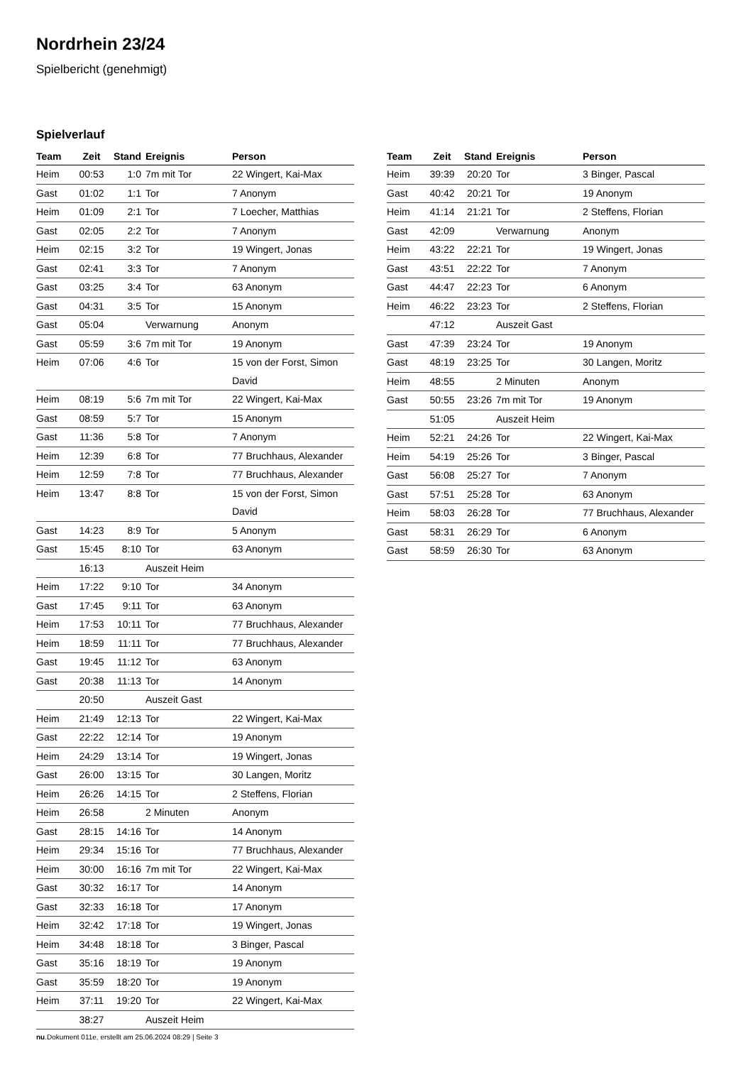Nordrhein 23/24
Spielbericht (genehmigt)
Spielverlauf
| Team | Zeit | Stand | Ereignis | Person |
| --- | --- | --- | --- | --- |
| Heim | 00:53 | 1:0 | 7m mit Tor | 22 Wingert, Kai-Max |
| Gast | 01:02 | 1:1 | Tor | 7 Anonym |
| Heim | 01:09 | 2:1 | Tor | 7 Loecher, Matthias |
| Gast | 02:05 | 2:2 | Tor | 7 Anonym |
| Heim | 02:15 | 3:2 | Tor | 19 Wingert, Jonas |
| Gast | 02:41 | 3:3 | Tor | 7 Anonym |
| Gast | 03:25 | 3:4 | Tor | 63 Anonym |
| Gast | 04:31 | 3:5 | Tor | 15 Anonym |
| Gast | 05:04 | | Verwarnung | Anonym |
| Gast | 05:59 | 3:6 | 7m mit Tor | 19 Anonym |
| Heim | 07:06 | 4:6 | Tor | 15 von der Forst, Simon David |
| Heim | 08:19 | 5:6 | 7m mit Tor | 22 Wingert, Kai-Max |
| Gast | 08:59 | 5:7 | Tor | 15 Anonym |
| Gast | 11:36 | 5:8 | Tor | 7 Anonym |
| Heim | 12:39 | 6:8 | Tor | 77 Bruchhaus, Alexander |
| Heim | 12:59 | 7:8 | Tor | 77 Bruchhaus, Alexander |
| Heim | 13:47 | 8:8 | Tor | 15 von der Forst, Simon David |
| Gast | 14:23 | 8:9 | Tor | 5 Anonym |
| Gast | 15:45 | 8:10 | Tor | 63 Anonym |
| | 16:13 | | Auszeit Heim | |
| Heim | 17:22 | 9:10 | Tor | 34 Anonym |
| Gast | 17:45 | 9:11 | Tor | 63 Anonym |
| Heim | 17:53 | 10:11 | Tor | 77 Bruchhaus, Alexander |
| Heim | 18:59 | 11:11 | Tor | 77 Bruchhaus, Alexander |
| Gast | 19:45 | 11:12 | Tor | 63 Anonym |
| Gast | 20:38 | 11:13 | Tor | 14 Anonym |
| | 20:50 | | Auszeit Gast | |
| Heim | 21:49 | 12:13 | Tor | 22 Wingert, Kai-Max |
| Gast | 22:22 | 12:14 | Tor | 19 Anonym |
| Heim | 24:29 | 13:14 | Tor | 19 Wingert, Jonas |
| Gast | 26:00 | 13:15 | Tor | 30 Langen, Moritz |
| Heim | 26:26 | 14:15 | Tor | 2 Steffens, Florian |
| Heim | 26:58 | | 2 Minuten | Anonym |
| Gast | 28:15 | 14:16 | Tor | 14 Anonym |
| Heim | 29:34 | 15:16 | Tor | 77 Bruchhaus, Alexander |
| Heim | 30:00 | 16:16 | 7m mit Tor | 22 Wingert, Kai-Max |
| Gast | 30:32 | 16:17 | Tor | 14 Anonym |
| Gast | 32:33 | 16:18 | Tor | 17 Anonym |
| Heim | 32:42 | 17:18 | Tor | 19 Wingert, Jonas |
| Heim | 34:48 | 18:18 | Tor | 3 Binger, Pascal |
| Gast | 35:16 | 18:19 | Tor | 19 Anonym |
| Gast | 35:59 | 18:20 | Tor | 19 Anonym |
| Heim | 37:11 | 19:20 | Tor | 22 Wingert, Kai-Max |
| | 38:27 | | Auszeit Heim | |
| Team | Zeit | Stand | Ereignis | Person |
| --- | --- | --- | --- | --- |
| Heim | 39:39 | 20:20 | Tor | 3 Binger, Pascal |
| Gast | 40:42 | 20:21 | Tor | 19 Anonym |
| Heim | 41:14 | 21:21 | Tor | 2 Steffens, Florian |
| Gast | 42:09 | | Verwarnung | Anonym |
| Heim | 43:22 | 22:21 | Tor | 19 Wingert, Jonas |
| Gast | 43:51 | 22:22 | Tor | 7 Anonym |
| Gast | 44:47 | 22:23 | Tor | 6 Anonym |
| Heim | 46:22 | 23:23 | Tor | 2 Steffens, Florian |
| | 47:12 | | Auszeit Gast | |
| Gast | 47:39 | 23:24 | Tor | 19 Anonym |
| Gast | 48:19 | 23:25 | Tor | 30 Langen, Moritz |
| Heim | 48:55 | | 2 Minuten | Anonym |
| Gast | 50:55 | 23:26 | 7m mit Tor | 19 Anonym |
| | 51:05 | | Auszeit Heim | |
| Heim | 52:21 | 24:26 | Tor | 22 Wingert, Kai-Max |
| Heim | 54:19 | 25:26 | Tor | 3 Binger, Pascal |
| Gast | 56:08 | 25:27 | Tor | 7 Anonym |
| Gast | 57:51 | 25:28 | Tor | 63 Anonym |
| Heim | 58:03 | 26:28 | Tor | 77 Bruchhaus, Alexander |
| Gast | 58:31 | 26:29 | Tor | 6 Anonym |
| Gast | 58:59 | 26:30 | Tor | 63 Anonym |
nu.Dokument 011e, erstellt am 25.06.2024 08:29 | Seite 3